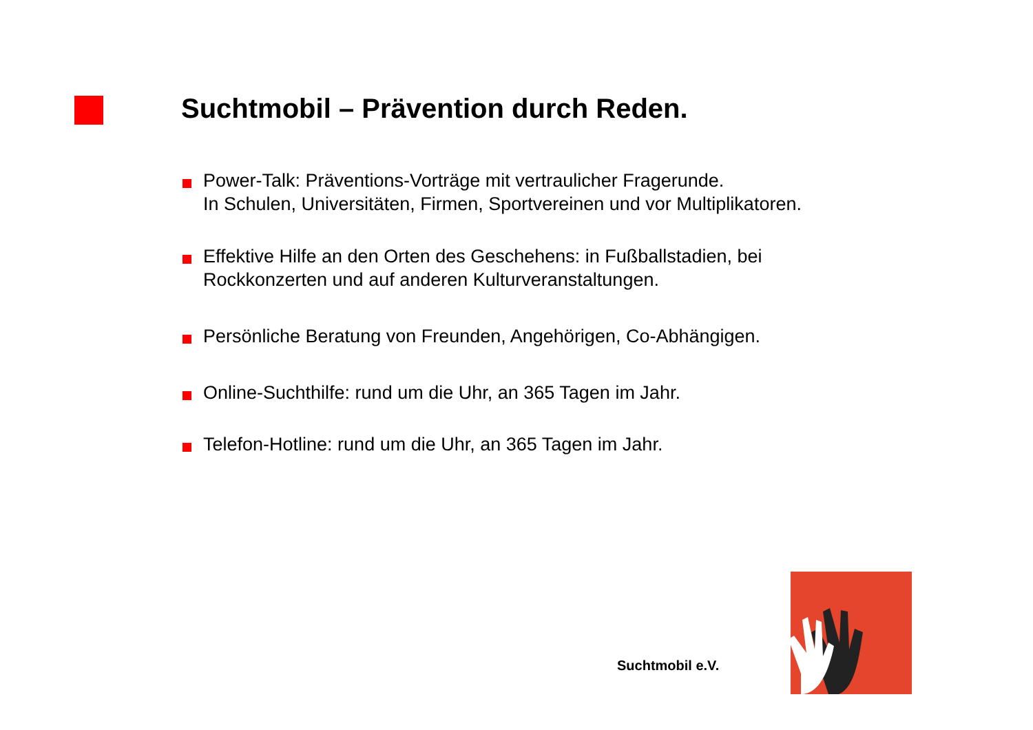Suchtmobil – Prävention durch Reden.
Power-Talk: Präventions-Vorträge mit vertraulicher Fragerunde.
In Schulen, Universitäten, Firmen, Sportvereinen und vor Multiplikatoren.
Effektive Hilfe an den Orten des Geschehens: in Fußballstadien, bei Rockkonzerten und auf anderen Kulturveranstaltungen.
Persönliche Beratung von Freunden, Angehörigen, Co-Abhängigen.
Online-Suchthilfe: rund um die Uhr, an 365 Tagen im Jahr.
Telefon-Hotline: rund um die Uhr, an 365 Tagen im Jahr.
Suchtmobil e.V.